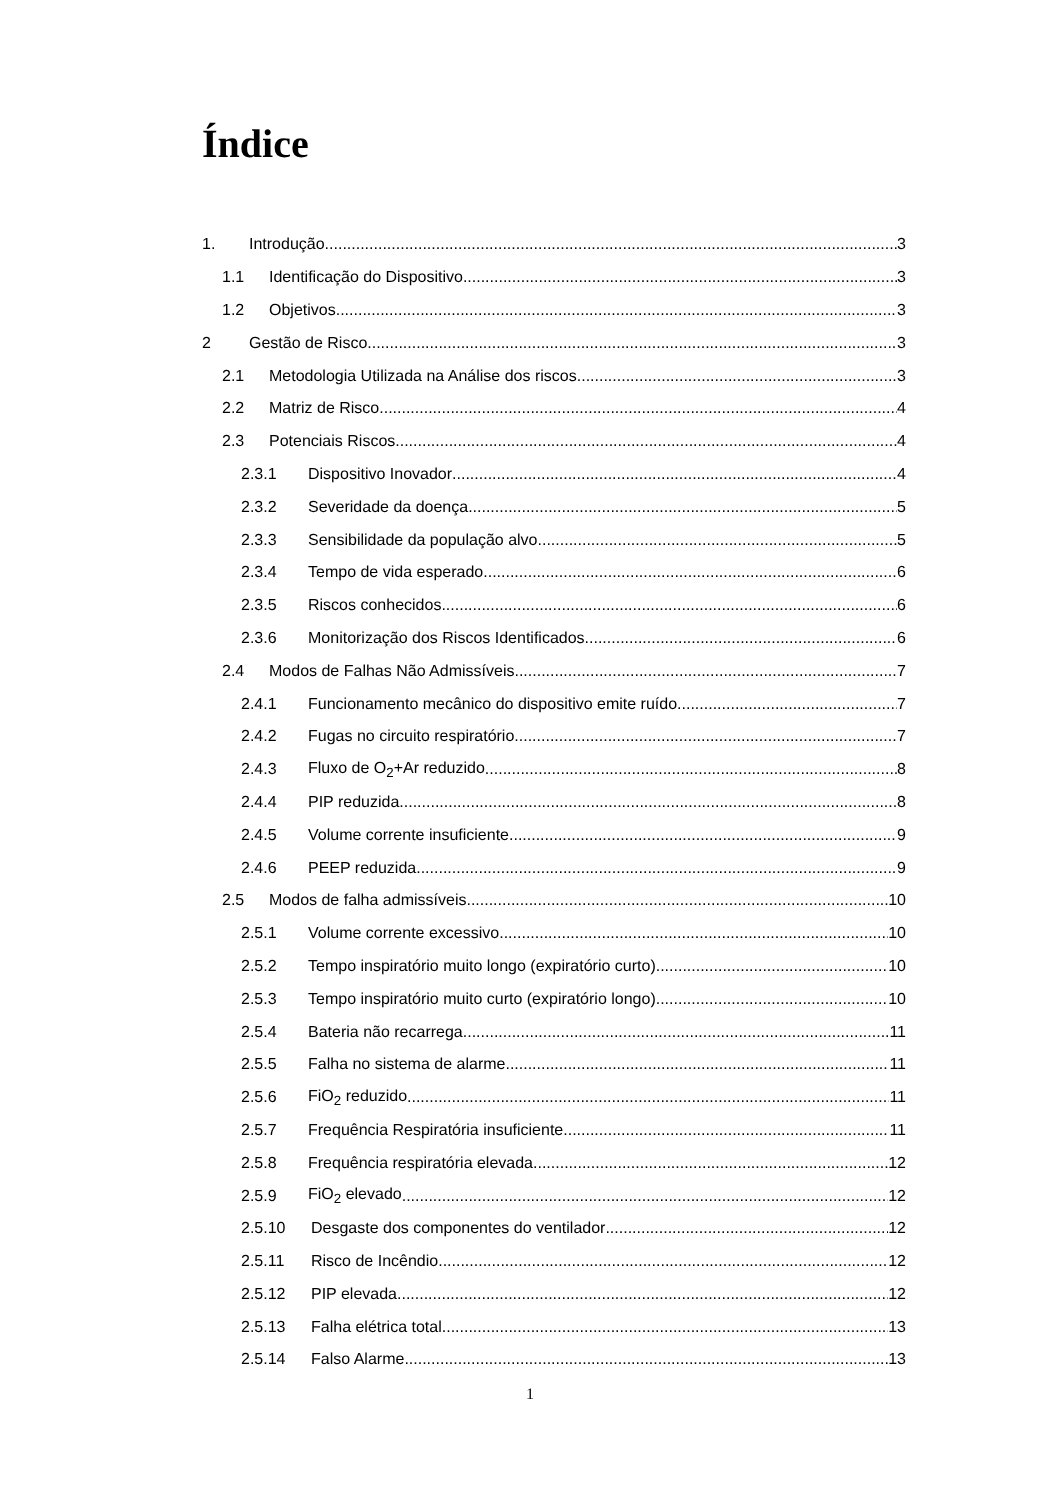Índice
1. Introdução 3
1.1 Identificação do Dispositivo 3
1.2 Objetivos 3
2 Gestão de Risco 3
2.1 Metodologia Utilizada na Análise dos riscos 3
2.2 Matriz de Risco 4
2.3 Potenciais Riscos 4
2.3.1 Dispositivo Inovador 4
2.3.2 Severidade da doença 5
2.3.3 Sensibilidade da população alvo 5
2.3.4 Tempo de vida esperado 6
2.3.5 Riscos conhecidos 6
2.3.6 Monitorização dos Riscos Identificados 6
2.4 Modos de Falhas Não Admissíveis 7
2.4.1 Funcionamento mecânico do dispositivo emite ruído. 7
2.4.2 Fugas no circuito respiratório 7
2.4.3 Fluxo de O<sub>2</sub>+Ar reduzido 8
2.4.4 PIP reduzida 8
2.4.5 Volume corrente insuficiente 9
2.4.6 PEEP reduzida 9
2.5 Modos de falha admissíveis 10
2.5.1 Volume corrente excessivo 10
2.5.2 Tempo inspiratório muito longo (expiratório curto) 10
2.5.3 Tempo inspiratório muito curto (expiratório longo) 10
2.5.4 Bateria não recarrega 11
2.5.5 Falha no sistema de alarme 11
2.5.6 FiO<sub>2</sub> reduzido 11
2.5.7 Frequência Respiratória insuficiente 11
2.5.8 Frequência respiratória elevada 12
2.5.9 FiO<sub>2</sub> elevado 12
2.5.10 Desgaste dos componentes do ventilador 12
2.5.11 Risco de Incêndio 12
2.5.12 PIP elevada 12
2.5.13 Falha elétrica total 13
2.5.14 Falso Alarme 13
1